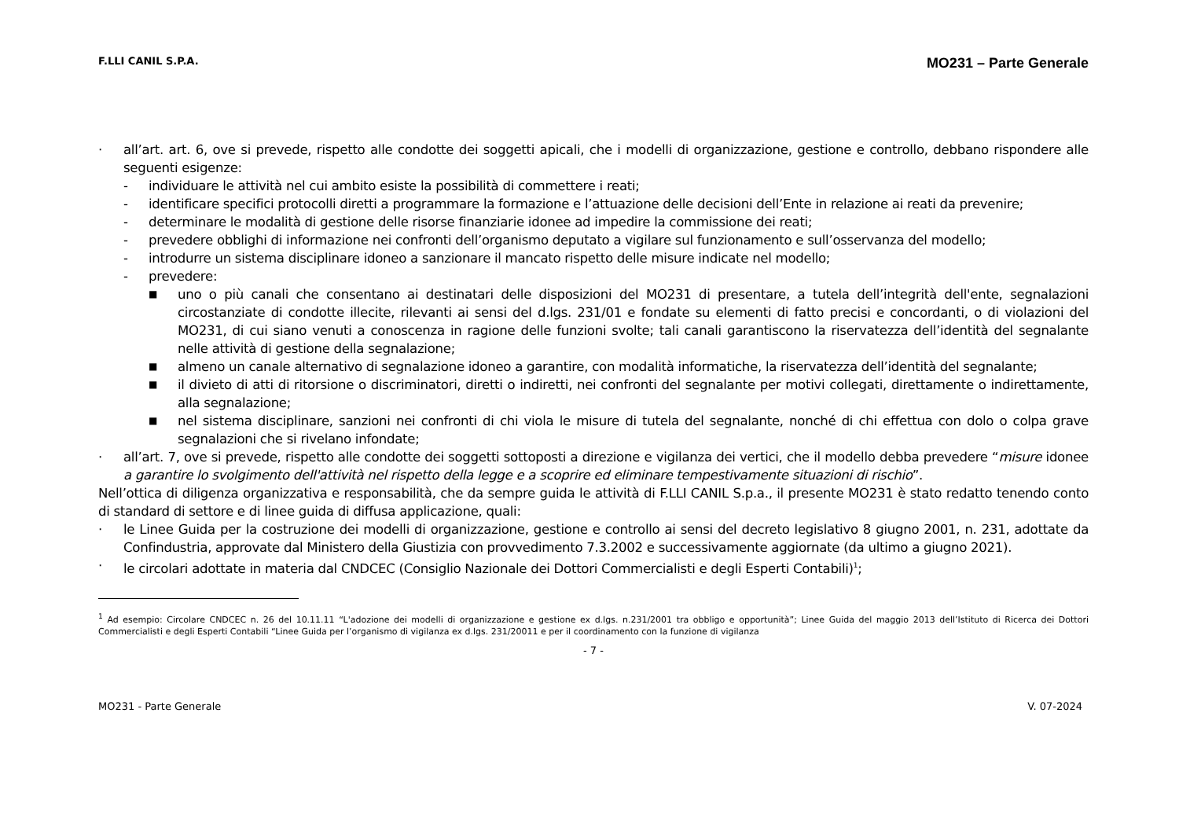F.LLI CANIL S.P.A. MO231 – Parte Generale
· all’art. art. 6, ove si prevede, rispetto alle condotte dei soggetti apicali, che i modelli di organizzazione, gestione e controllo, debbano rispondere alle seguenti esigenze:
- individuare le attività nel cui ambito esiste la possibilità di commettere i reati;
- identificare specifici protocolli diretti a programmare la formazione e l’attuazione delle decisioni dell’Ente in relazione ai reati da prevenire;
- determinare le modalità di gestione delle risorse finanziarie idonee ad impedire la commissione dei reati;
- prevedere obblighi di informazione nei confronti dell’organismo deputato a vigilare sul funzionamento e sull’osservanza del modello;
- introdurre un sistema disciplinare idoneo a sanzionare il mancato rispetto delle misure indicate nel modello;
- prevedere:
■ uno o più canali che consentano ai destinatari delle disposizioni del MO231 di presentare, a tutela dell’integrità dell'ente, segnalazioni circostanziate di condotte illecite, rilevanti ai sensi del d.lgs. 231/01 e fondate su elementi di fatto precisi e concordanti, o di violazioni del MO231, di cui siano venuti a conoscenza in ragione delle funzioni svolte; tali canali garantiscono la riservatezza dell’identità del segnalante nelle attività di gestione della segnalazione;
■ almeno un canale alternativo di segnalazione idoneo a garantire, con modalità informatiche, la riservatezza dell’identità del segnalante;
■ il divieto di atti di ritorsione o discriminatori, diretti o indiretti, nei confronti del segnalante per motivi collegati, direttamente o indirettamente, alla segnalazione;
■ nel sistema disciplinare, sanzioni nei confronti di chi viola le misure di tutela del segnalante, nonché di chi effettua con dolo o colpa grave segnalazioni che si rivelano infondate;
· all’art. 7, ove si prevede, rispetto alle condotte dei soggetti sottoposti a direzione e vigilanza dei vertici, che il modello debba prevedere “misure idonee a garantire lo svolgimento dell'attività nel rispetto della legge e a scoprire ed eliminare tempestivamente situazioni di rischio”.
Nell’ottica di diligenza organizzativa e responsabilità, che da sempre guida le attività di F.LLI CANIL S.p.a., il presente MO231 è stato redatto tenendo conto di standard di settore e di linee guida di diffusa applicazione, quali:
· le Linee Guida per la costruzione dei modelli di organizzazione, gestione e controllo ai sensi del decreto legislativo 8 giugno 2001, n. 231, adottate da Confindustria, approvate dal Ministero della Giustizia con provvedimento 7.3.2002 e successivamente aggiornate (da ultimo a giugno 2021).
· le circolari adottate in materia dal CNDCEC (Consiglio Nazionale dei Dottori Commercialisti e degli Esperti Contabili)<sup>1</sup>;
<sup>1</sup> Ad esempio: Circolare CNDCEC n. 26 del 10.11.11 “L'adozione dei modelli di organizzazione e gestione ex d.lgs. n.231/2001 tra obbligo e opportunità”; Linee Guida del maggio 2013 dell’Istituto di Ricerca dei Dottori Commercialisti e degli Esperti Contabili “Linee Guida per l’organismo di vigilanza ex d.lgs. 231/20011 e per il coordinamento con la funzione di vigilanza
- 7 -
MO231 - Parte Generale V. 07-2024